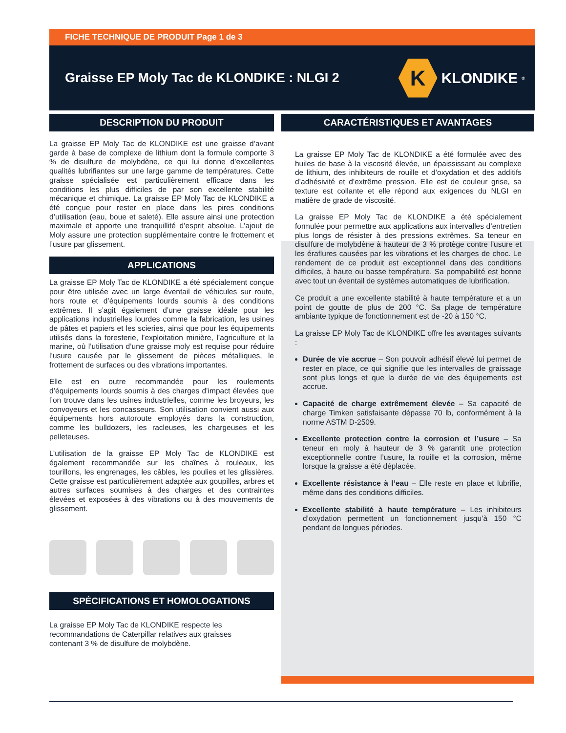FICHE TECHNIQUE DE PRODUIT Page 1 de 3
Graisse EP Moly Tac de KLONDIKE : NLGI 2
K
KLONDIKE<sup>®</sup>
DESCRIPTION DU PRODUIT
La graisse EP Moly Tac de KLONDIKE est une graisse d’avant garde à base de complexe de lithium dont la formule comporte 3 % de disulfure de molybdène, ce qui lui donne d’excellentes qualités lubrifiantes sur une large gamme de températures. Cette graisse spécialisée est particulièrement efficace dans les conditions les plus difficiles de par son excellente stabilité mécanique et chimique. La graisse EP Moly Tac de KLONDIKE a été conçue pour rester en place dans les pires conditions d’utilisation (eau, boue et saleté). Elle assure ainsi une protection maximale et apporte une tranquillité d’esprit absolue. L’ajout de Moly assure une protection supplémentaire contre le frottement et l’usure par glissement.
APPLICATIONS
La graisse EP Moly Tac de KLONDIKE a été spécialement conçue pour être utilisée avec un large éventail de véhicules sur route, hors route et d’équipements lourds soumis à des conditions extrêmes. Il s’agit également d’une graisse idéale pour les applications industrielles lourdes comme la fabrication, les usines de pâtes et papiers et les scieries, ainsi que pour les équipements utilisés dans la foresterie, l’exploitation minière, l’agriculture et la marine, où l’utilisation d’une graisse moly est requise pour réduire l’usure causée par le glissement de pièces métalliques, le frottement de surfaces ou des vibrations importantes.
Elle est en outre recommandée pour les roulements d’équipements lourds soumis à des charges d’impact élevées que l’on trouve dans les usines industrielles, comme les broyeurs, les convoyeurs et les concasseurs. Son utilisation convient aussi aux équipements hors autoroute employés dans la construction, comme les bulldozers, les racleuses, les chargeuses et les pelleteuses.
L’utilisation de la graisse EP Moly Tac de KLONDIKE est également recommandée sur les chaînes à rouleaux, les tourillons, les engrenages, les câbles, les poulies et les glissières. Cette graisse est particulièrement adaptée aux goupilles, arbres et autres surfaces soumises à des charges et des contraintes élevées et exposées à des vibrations ou à des mouvements de glissement.
SPÉCIFICATIONS ET HOMOLOGATIONS
La graisse EP Moly Tac de KLONDIKE respecte les
recommandations de Caterpillar relatives aux graisses
contenant 3 % de disulfure de molybdène.
CARACTÉRISTIQUES ET AVANTAGES
La graisse EP Moly Tac de KLONDIKE a été formulée avec des huiles de base à la viscosité élevée, un épaississant au complexe de lithium, des inhibiteurs de rouille et d’oxydation et des additifs d’adhésivité et d’extrême pression. Elle est de couleur grise, sa texture est collante et elle répond aux exigences du NLGI en matière de grade de viscosité.
La graisse EP Moly Tac de KLONDIKE a été spécialement formulée pour permettre aux applications aux intervalles d’entretien plus longs de résister à des pressions extrêmes. Sa teneur en disulfure de molybdène à hauteur de 3 % protège contre l’usure et les éraflures causées par les vibrations et les charges de choc. Le rendement de ce produit est exceptionnel dans des conditions difficiles, à haute ou basse température. Sa pompabilité est bonne avec tout un éventail de systèmes automatiques de lubrification.
Ce produit a une excellente stabilité à haute température et a un point de goutte de plus de 200 °C. Sa plage de température ambiante typique de fonctionnement est de -20 à 150 °C.
La graisse EP Moly Tac de KLONDIKE offre les avantages suivants :
Durée de vie accrue – Son pouvoir adhésif élevé lui permet de rester en place, ce qui signifie que les intervalles de graissage sont plus longs et que la durée de vie des équipements est accrue.
Capacité de charge extrêmement élevée – Sa capacité de charge Timken satisfaisante dépasse 70 lb, conformément à la norme ASTM D-2509.
Excellente protection contre la corrosion et l’usure – Sa teneur en moly à hauteur de 3 % garantit une protection exceptionnelle contre l’usure, la rouille et la corrosion, même lorsque la graisse a été déplacée.
Excellente résistance à l’eau – Elle reste en place et lubrifie, même dans des conditions difficiles.
Excellente stabilité à haute température – Les inhibiteurs d’oxydation permettent un fonctionnement jusqu’à 150 °C pendant de longues périodes.